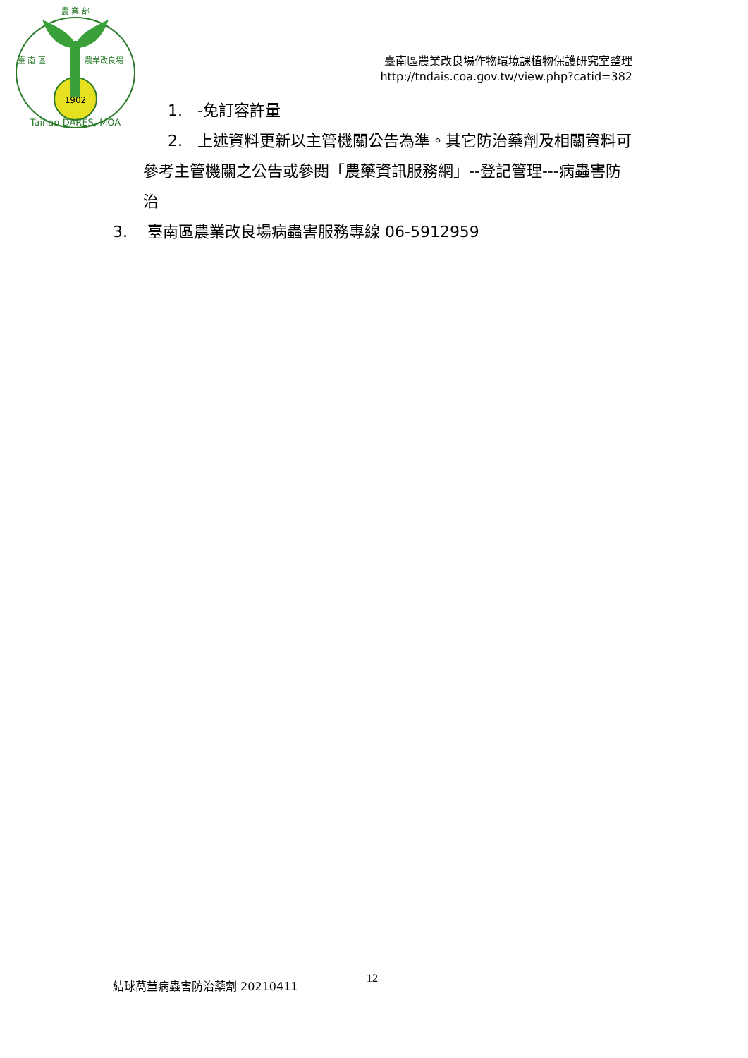農 業 部
臺 南 區
農業改良場
1902
Tainan DARES, MOA
臺南區農業改良場作物環境課植物保護研究室整理
http://tndais.coa.gov.tw/view.php?catid=382
1. -免訂容許量
2. 上述資料更新以主管機關公告為準。其它防治藥劑及相關資料可參考主管機關之公告或參閱「農藥資訊服務網」--登記管理---病蟲害防治
3. 臺南區農業改良場病蟲害服務專線 06-5912959
結球萵苣病蟲害防治藥劑 20210411 12